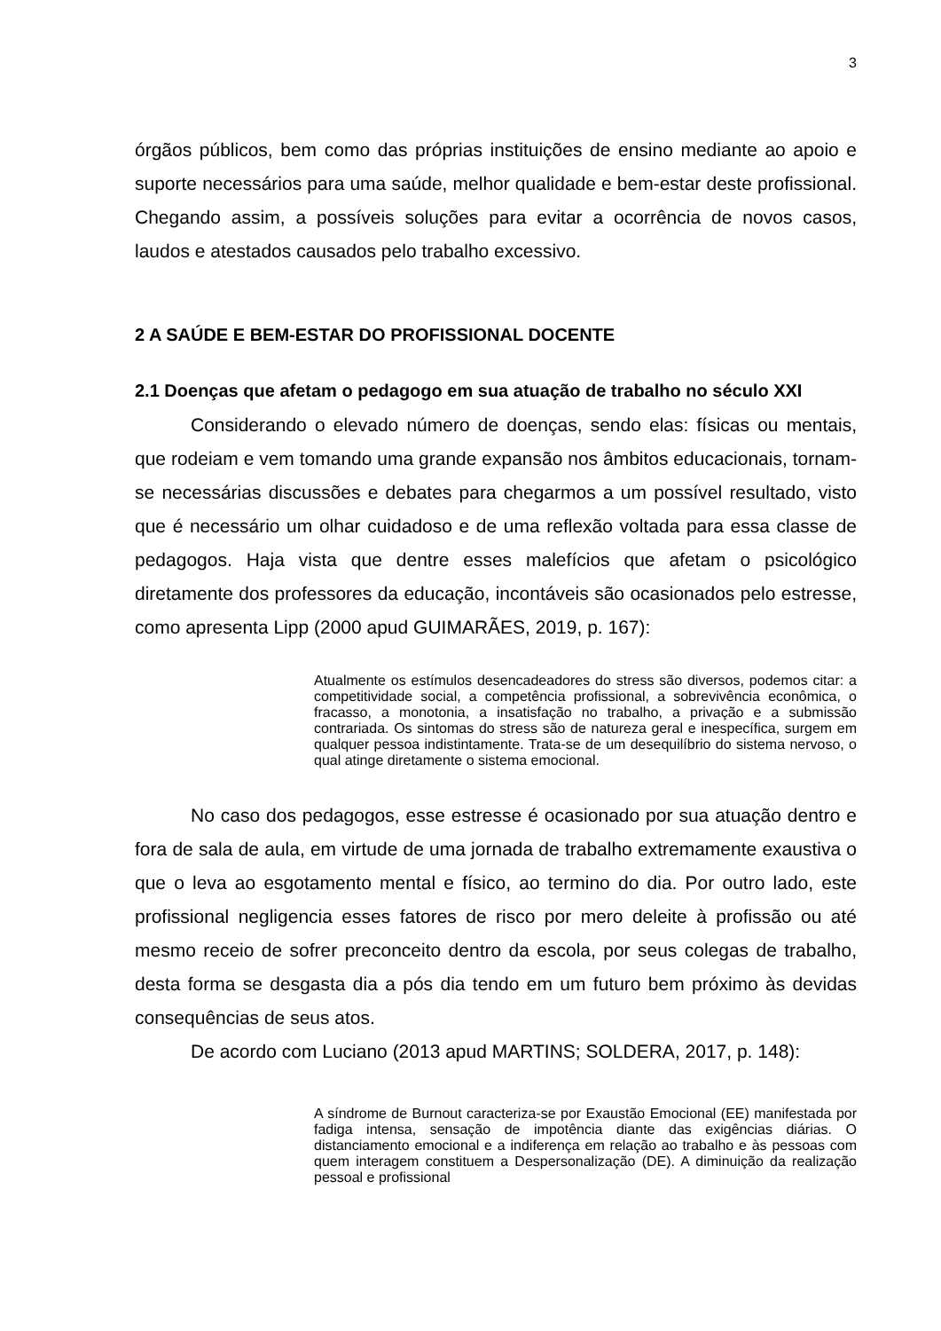3
órgãos públicos, bem como das próprias instituições de ensino mediante ao apoio e suporte necessários para uma saúde, melhor qualidade e bem-estar deste profissional. Chegando assim, a possíveis soluções para evitar a ocorrência de novos casos, laudos e atestados causados pelo trabalho excessivo.
2 A SAÚDE E BEM-ESTAR DO PROFISSIONAL DOCENTE
2.1 Doenças que afetam o pedagogo em sua atuação de trabalho no século XXI
Considerando o elevado número de doenças, sendo elas: físicas ou mentais, que rodeiam e vem tomando uma grande expansão nos âmbitos educacionais, tornam-se necessárias discussões e debates para chegarmos a um possível resultado, visto que é necessário um olhar cuidadoso e de uma reflexão voltada para essa classe de pedagogos. Haja vista que dentre esses malefícios que afetam o psicológico diretamente dos professores da educação, incontáveis são ocasionados pelo estresse, como apresenta Lipp (2000 apud GUIMARÃES, 2019, p. 167):
Atualmente os estímulos desencadeadores do stress são diversos, podemos citar: a competitividade social, a competência profissional, a sobrevivência econômica, o fracasso, a monotonia, a insatisfação no trabalho, a privação e a submissão contrariada. Os sintomas do stress são de natureza geral e inespecífica, surgem em qualquer pessoa indistintamente. Trata-se de um desequilíbrio do sistema nervoso, o qual atinge diretamente o sistema emocional.
No caso dos pedagogos, esse estresse é ocasionado por sua atuação dentro e fora de sala de aula, em virtude de uma jornada de trabalho extremamente exaustiva o que o leva ao esgotamento mental e físico, ao termino do dia. Por outro lado, este profissional negligencia esses fatores de risco por mero deleite à profissão ou até mesmo receio de sofrer preconceito dentro da escola, por seus colegas de trabalho, desta forma se desgasta dia a pós dia tendo em um futuro bem próximo às devidas consequências de seus atos.
De acordo com Luciano (2013 apud MARTINS; SOLDERA, 2017, p. 148):
A síndrome de Burnout caracteriza-se por Exaustão Emocional (EE) manifestada por fadiga intensa, sensação de impotência diante das exigências diárias. O distanciamento emocional e a indiferença em relação ao trabalho e às pessoas com quem interagem constituem a Despersonalização (DE). A diminuição da realização pessoal e profissional